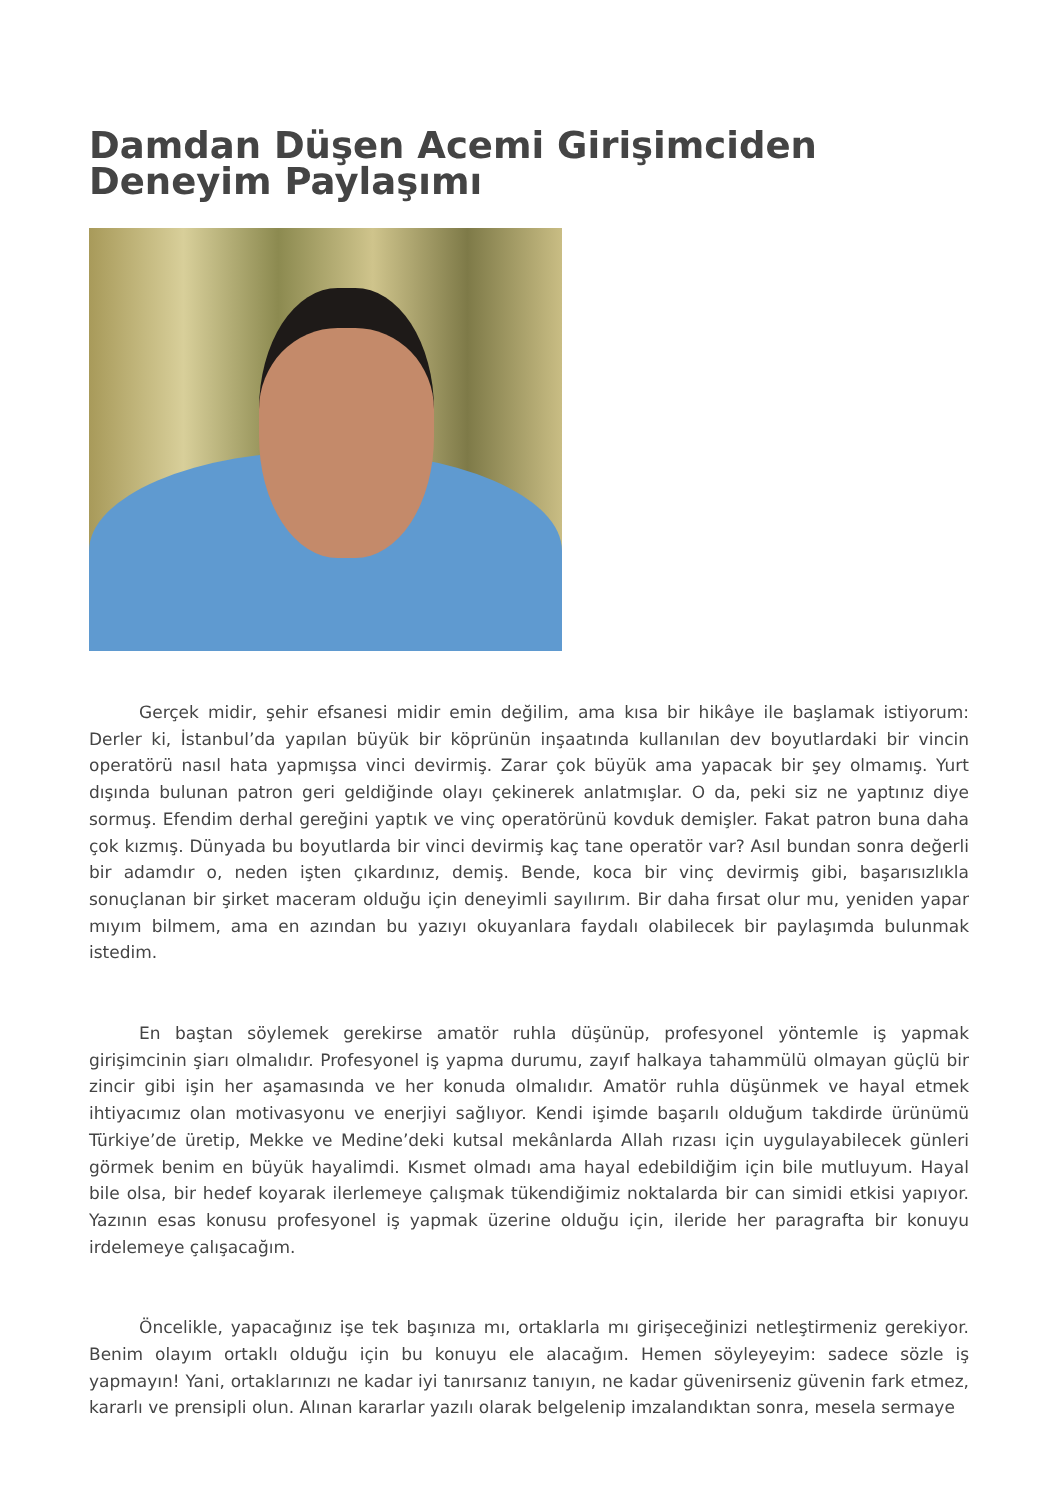Damdan Düşen Acemi Girişimciden Deneyim Paylaşımı
Gerçek midir, şehir efsanesi midir emin değilim, ama kısa bir hikâye ile başlamak istiyorum: Derler ki, İstanbul’da yapılan büyük bir köprünün inşaatında kullanılan dev boyutlardaki bir vincin operatörü nasıl hata yapmışsa vinci devirmiş. Zarar çok büyük ama yapacak bir şey olmamış. Yurt dışında bulunan patron geri geldiğinde olayı çekinerek anlatmışlar. O da, peki siz ne yaptınız diye sormuş. Efendim derhal gereğini yaptık ve vinç operatörünü kovduk demişler. Fakat patron buna daha çok kızmış. Dünyada bu boyutlarda bir vinci devirmiş kaç tane operatör var? Asıl bundan sonra değerli bir adamdır o, neden işten çıkardınız, demiş. Bende, koca bir vinç devirmiş gibi, başarısızlıkla sonuçlanan bir şirket maceram olduğu için deneyimli sayılırım. Bir daha fırsat olur mu, yeniden yapar mıyım bilmem, ama en azından bu yazıyı okuyanlara faydalı olabilecek bir paylaşımda bulunmak istedim.
En baştan söylemek gerekirse amatör ruhla düşünüp, profesyonel yöntemle iş yapmak girişimcinin şiarı olmalıdır. Profesyonel iş yapma durumu, zayıf halkaya tahammülü olmayan güçlü bir zincir gibi işin her aşamasında ve her konuda olmalıdır. Amatör ruhla düşünmek ve hayal etmek ihtiyacımız olan motivasyonu ve enerjiyi sağlıyor. Kendi işimde başarılı olduğum takdirde ürünümü Türkiye’de üretip, Mekke ve Medine’deki kutsal mekânlarda Allah rızası için uygulayabilecek günleri görmek benim en büyük hayalimdi. Kısmet olmadı ama hayal edebildiğim için bile mutluyum. Hayal bile olsa, bir hedef koyarak ilerlemeye çalışmak tükendiğimiz noktalarda bir can simidi etkisi yapıyor. Yazının esas konusu profesyonel iş yapmak üzerine olduğu için, ileride her paragrafta bir konuyu irdelemeye çalışacağım.
Öncelikle, yapacağınız işe tek başınıza mı, ortaklarla mı girişeceğinizi netleştirmeniz gerekiyor. Benim olayım ortaklı olduğu için bu konuyu ele alacağım. Hemen söyleyeyim: sadece sözle iş yapmayın! Yani, ortaklarınızı ne kadar iyi tanırsanız tanıyın, ne kadar güvenirseniz güvenin fark etmez, kararlı ve prensipli olun. Alınan kararlar yazılı olarak belgelenip imzalandıktan sonra, mesela sermaye